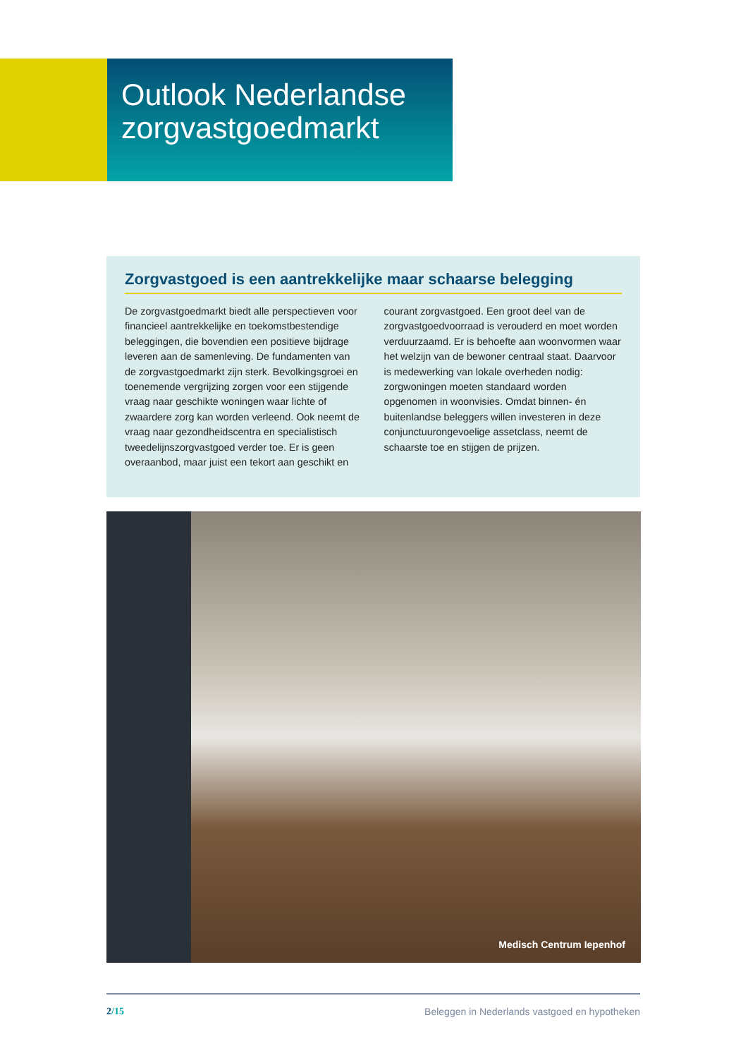Outlook Nederlandse zorgvastgoedmarkt
Zorgvastgoed is een aantrekkelijke maar schaarse belegging
De zorgvastgoedmarkt biedt alle perspectieven voor financieel aantrekkelijke en toekomstbestendige beleggingen, die bovendien een positieve bijdrage leveren aan de samenleving. De fundamenten van de zorgvastgoedmarkt zijn sterk. Bevolkingsgroei en toenemende vergrijzing zorgen voor een stijgende vraag naar geschikte woningen waar lichte of zwaardere zorg kan worden verleend. Ook neemt de vraag naar gezondheidscentra en specialistisch tweedelijnszorgvastgoed verder toe. Er is geen overaanbod, maar juist een tekort aan geschikt en courant zorgvastgoed. Een groot deel van de zorgvastgoedvoorraad is verouderd en moet worden verduurzaamd. Er is behoefte aan woonvormen waar het welzijn van de bewoner centraal staat. Daarvoor is medewerking van lokale overheden nodig: zorgwoningen moeten standaard worden opgenomen in woonvisies. Omdat binnen- én buitenlandse beleggers willen investeren in deze conjunctuurongevoelige assetclass, neemt de schaarste toe en stijgen de prijzen.
Medisch Centrum Iepenhof
2/15 Beleggen in Nederlands vastgoed en hypotheken